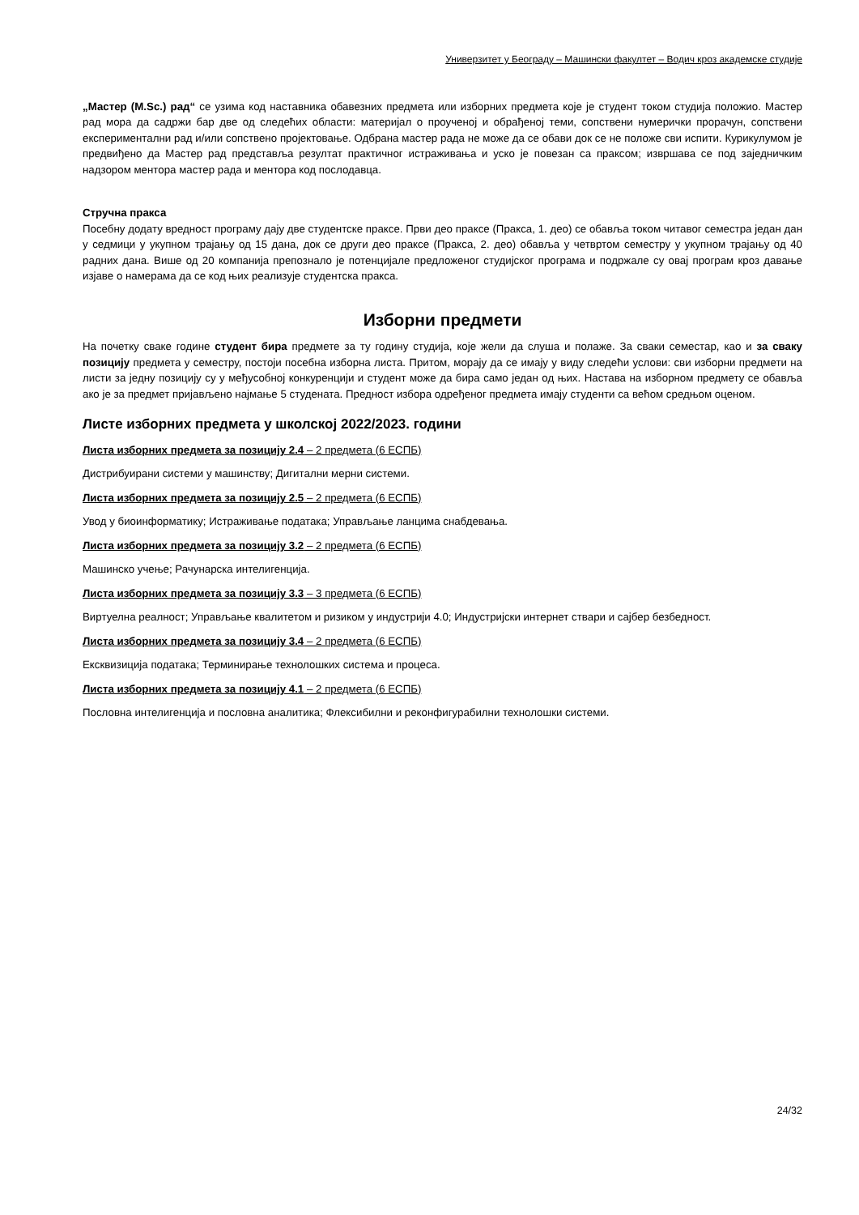Универзитет у Београду – Машински факултет – Водич кроз академске студије
„Мастер (M.Sc.) рад“ се узима код наставника обавезних предмета или изборних предмета које је студент током студија положио. Мастер рад мора да садржи бар две од следећих области: материјал о проученој и обрађеној теми, сопствени нумерички прорачун, сопствени експериментални рад и/или сопствено пројектовање. Одбрана мастер рада не може да се обави док се не положе сви испити. Курикулумом је предвиђено да Мастер рад представља резултат практичног истраживања и уско је повезан са праксом; извршава се под заједничким надзором ментора мастер рада и ментора код послодавца.
Стручна пракса
Посебну додату вредност програму дају две студентске праксе. Први део праксе (Пракса, 1. део) се обавља током читавог семестра један дан у седмици у укупном трајању од 15 дана, док се други део праксе (Пракса, 2. део) обавља у четвртом семестру у укупном трајању од 40 радних дана. Више од 20 компанија препознало је потенцијале предложеног студијског програма и подржале су овај програм кроз давање изјаве о намерама да се код њих реализује студентска пракса.
Изборни предмети
На почетку сваке године студент бира предмете за ту годину студија, које жели да слуша и полаже. За сваки семестар, као и за сваку позицију предмета у семестру, постоји посебна изборна листа. Притом, морају да се имају у виду следећи услови: сви изборни предмети на листи за једну позицију су у међусобној конкуренцији и студент може да бира само један од њих. Настава на изборном предмету се обавља ако је за предмет пријављено најмање 5 студената. Предност избора одређеног предмета имају студенти са већом средњом оценом.
Листе изборних предмета у школској 2022/2023. години
Листа изборних предмета за позицију 2.4 – 2 предмета (6 ЕСПБ)
Дистрибуирани системи у машинству; Дигитални мерни системи.
Листа изборних предмета за позицију 2.5 – 2 предмета (6 ЕСПБ)
Увод у биоинформатику; Истраживање података; Управљање ланцима снабдевања.
Листа изборних предмета за позицију 3.2 – 2 предмета (6 ЕСПБ)
Машинско учење; Рачунарска интелигенција.
Листа изборних предмета за позицију 3.3 – 3 предмета (6 ЕСПБ)
Виртуелна реалност; Управљање квалитетом и ризиком у индустрији 4.0; Индустријски интернет ствари и сајбер безбедност.
Листа изборних предмета за позицију 3.4 – 2 предмета (6 ЕСПБ)
Ексквизиција података; Терминирање технолошких система и процеса.
Листа изборних предмета за позицију 4.1 – 2 предмета (6 ЕСПБ)
Пословна интелигенција и пословна аналитика; Флексибилни и реконфигурабилни технолошки системи.
24/32